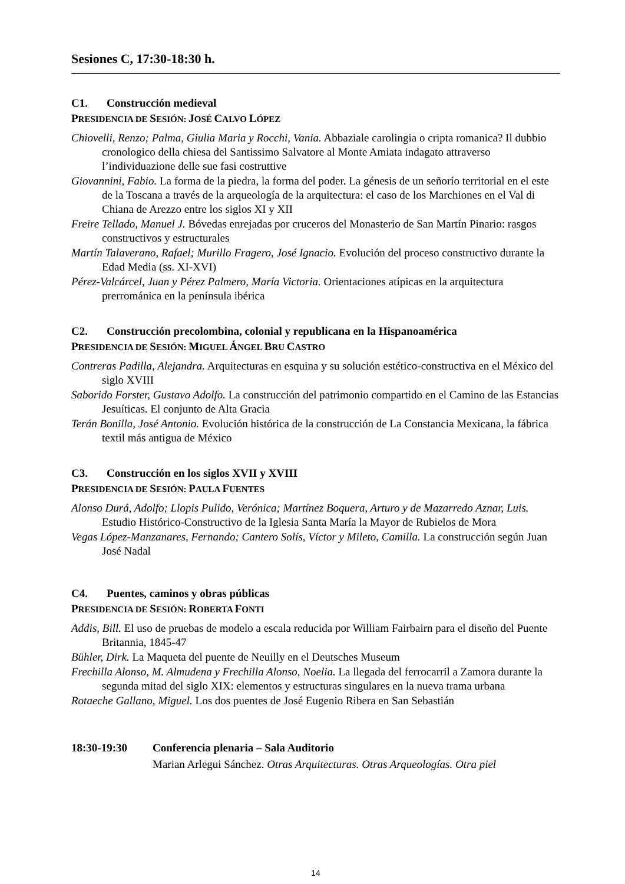Sesiones C, 17:30-18:30 h.
C1. Construcción medieval
PRESIDENCIA DE SESIÓN: JOSÉ CALVO LÓPEZ
Chiovelli, Renzo; Palma, Giulia Maria y Rocchi, Vania. Abbaziale carolingia o cripta romanica? Il dubbio cronologico della chiesa del Santissimo Salvatore al Monte Amiata indagato attraverso l’individuazione delle sue fasi costruttive
Giovannini, Fabio. La forma de la piedra, la forma del poder. La génesis de un señorío territorial en el este de la Toscana a través de la arqueología de la arquitectura: el caso de los Marchiones en el Val di Chiana de Arezzo entre los siglos XI y XII
Freire Tellado, Manuel J. Bóvedas enrejadas por cruceros del Monasterio de San Martín Pinario: rasgos constructivos y estructurales
Martín Talaverano, Rafael; Murillo Fragero, José Ignacio. Evolución del proceso constructivo durante la Edad Media (ss. XI-XVI)
Pérez-Valcárcel, Juan y Pérez Palmero, María Victoria. Orientaciones atípicas en la arquitectura prerrománica en la península ibérica
C2. Construcción precolombina, colonial y republicana en la Hispanoamérica
PRESIDENCIA DE SESIÓN: MIGUEL ÁNGEL BRU CASTRO
Contreras Padilla, Alejandra. Arquitecturas en esquina y su solución estético-constructiva en el México del siglo XVIII
Saborido Forster, Gustavo Adolfo. La construcción del patrimonio compartido en el Camino de las Estancias Jesuíticas. El conjunto de Alta Gracia
Terán Bonilla, José Antonio. Evolución histórica de la construcción de La Constancia Mexicana, la fábrica textil más antigua de México
C3. Construcción en los siglos XVII y XVIII
PRESIDENCIA DE SESIÓN: PAULA FUENTES
Alonso Durá, Adolfo; Llopis Pulido, Verónica; Martínez Boquera, Arturo y de Mazarredo Aznar, Luis. Estudio Histórico-Constructivo de la Iglesia Santa María la Mayor de Rubielos de Mora
Vegas López-Manzanares, Fernando; Cantero Solís, Víctor y Mileto, Camilla. La construcción según Juan José Nadal
C4. Puentes, caminos y obras públicas
PRESIDENCIA DE SESIÓN: ROBERTA FONTI
Addis, Bill. El uso de pruebas de modelo a escala reducida por William Fairbairn para el diseño del Puente Britannia, 1845-47
Bühler, Dirk. La Maqueta del puente de Neuilly en el Deutsches Museum
Frechilla Alonso, M. Almudena y Frechilla Alonso, Noelia. La llegada del ferrocarril a Zamora durante la segunda mitad del siglo XIX: elementos y estructuras singulares en la nueva trama urbana
Rotaeche Gallano, Miguel. Los dos puentes de José Eugenio Ribera en San Sebastián
18:30-19:30 Conferencia plenaria – Sala Auditorio
Marian Arlegui Sánchez. Otras Arquitecturas. Otras Arqueologías. Otra piel
14